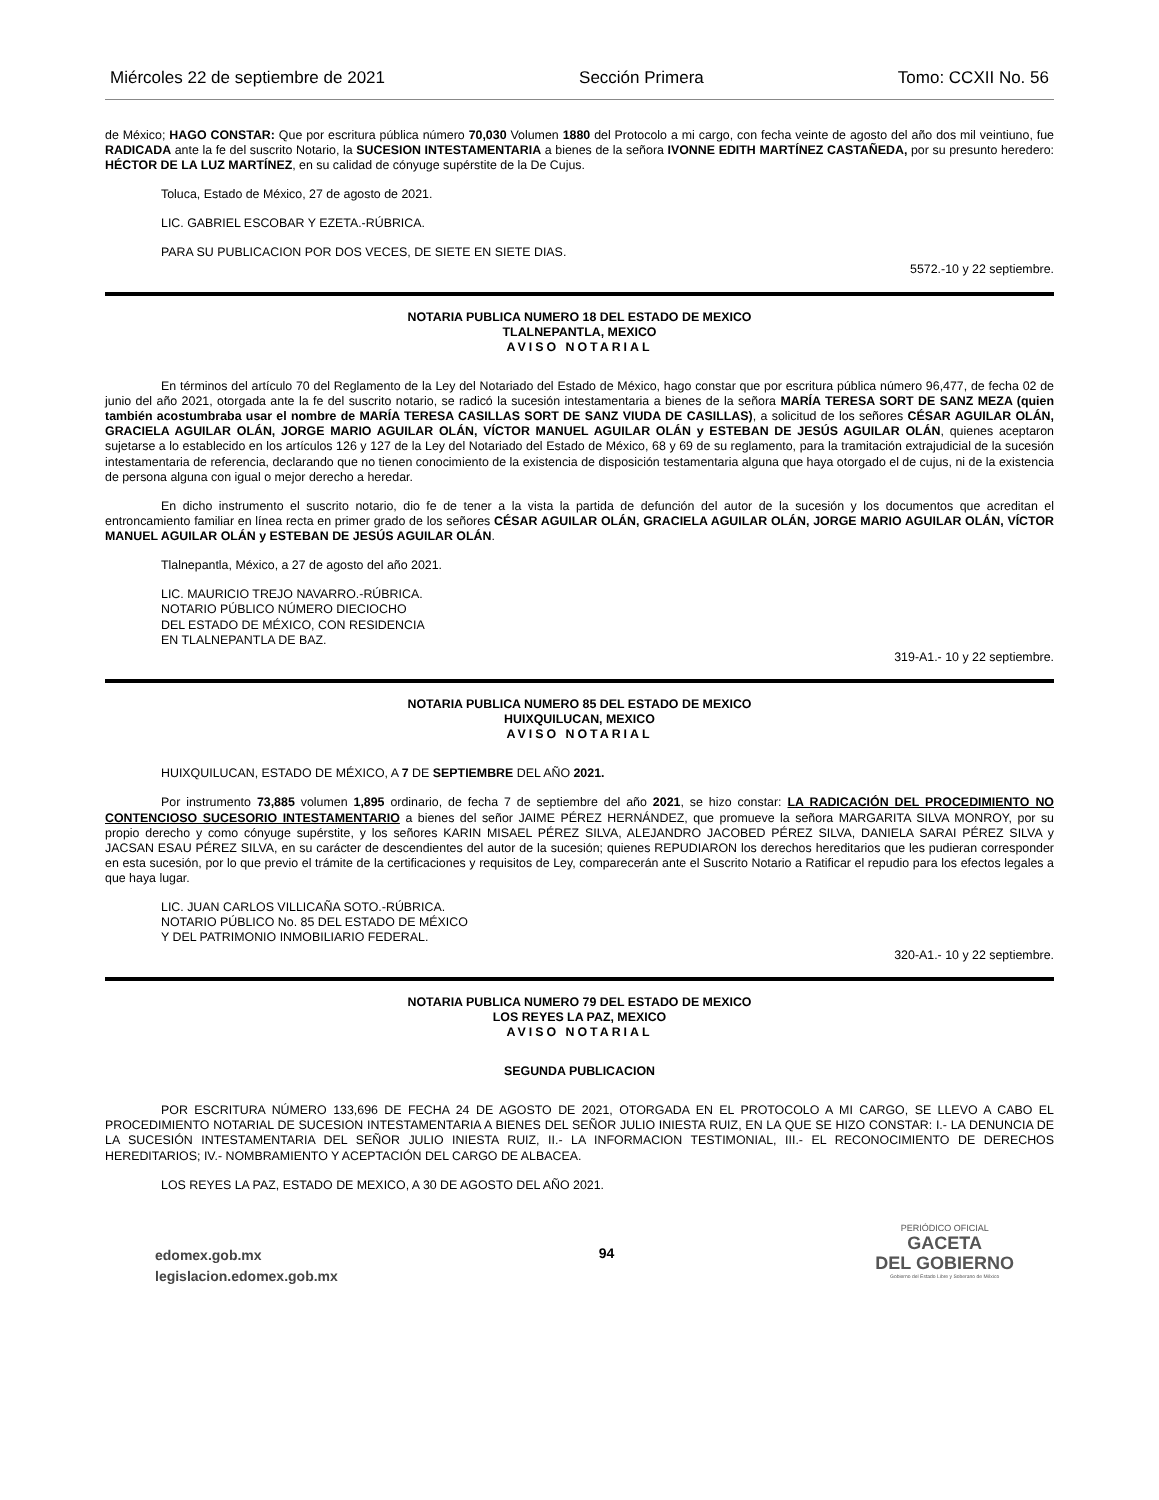Miércoles 22 de septiembre de 2021 Sección Primera Tomo: CCXII No. 56
de México; HAGO CONSTAR: Que por escritura pública número 70,030 Volumen 1880 del Protocolo a mi cargo, con fecha veinte de agosto del año dos mil veintiuno, fue RADICADA ante la fe del suscrito Notario, la SUCESION INTESTAMENTARIA a bienes de la señora IVONNE EDITH MARTÍNEZ CASTAÑEDA, por su presunto heredero: HÉCTOR DE LA LUZ MARTÍNEZ, en su calidad de cónyuge supérstite de la De Cujus.
Toluca, Estado de México, 27 de agosto de 2021.
LIC. GABRIEL ESCOBAR Y EZETA.-RÚBRICA.
PARA SU PUBLICACION POR DOS VECES, DE SIETE EN SIETE DIAS.
5572.-10 y 22 septiembre.
NOTARIA PUBLICA NUMERO 18 DEL ESTADO DE MEXICO
TLALNEPANTLA, MEXICO
AVISO NOTARIAL
En términos del artículo 70 del Reglamento de la Ley del Notariado del Estado de México, hago constar que por escritura pública número 96,477, de fecha 02 de junio del año 2021, otorgada ante la fe del suscrito notario, se radicó la sucesión intestamentaria a bienes de la señora MARÍA TERESA SORT DE SANZ MEZA (quien también acostumbraba usar el nombre de MARÍA TERESA CASILLAS SORT DE SANZ VIUDA DE CASILLAS), a solicitud de los señores CÉSAR AGUILAR OLÁN, GRACIELA AGUILAR OLÁN, JORGE MARIO AGUILAR OLÁN, VÍCTOR MANUEL AGUILAR OLÁN y ESTEBAN DE JESÚS AGUILAR OLÁN, quienes aceptaron sujetarse a lo establecido en los artículos 126 y 127 de la Ley del Notariado del Estado de México, 68 y 69 de su reglamento, para la tramitación extrajudicial de la sucesión intestamentaria de referencia, declarando que no tienen conocimiento de la existencia de disposición testamentaria alguna que haya otorgado el de cujus, ni de la existencia de persona alguna con igual o mejor derecho a heredar.
En dicho instrumento el suscrito notario, dio fe de tener a la vista la partida de defunción del autor de la sucesión y los documentos que acreditan el entroncamiento familiar en línea recta en primer grado de los señores CÉSAR AGUILAR OLÁN, GRACIELA AGUILAR OLÁN, JORGE MARIO AGUILAR OLÁN, VÍCTOR MANUEL AGUILAR OLÁN y ESTEBAN DE JESÚS AGUILAR OLÁN.
Tlalnepantla, México, a 27 de agosto del año 2021.
LIC. MAURICIO TREJO NAVARRO.-RÚBRICA.
NOTARIO PÚBLICO NÚMERO DIECIOCHO
DEL ESTADO DE MÉXICO, CON RESIDENCIA
EN TLALNEPANTLA DE BAZ.
319-A1.- 10 y 22 septiembre.
NOTARIA PUBLICA NUMERO 85 DEL ESTADO DE MEXICO
HUIXQUILUCAN, MEXICO
AVISO NOTARIAL
HUIXQUILUCAN, ESTADO DE MÉXICO, A 7 DE SEPTIEMBRE DEL AÑO 2021.
Por instrumento 73,885 volumen 1,895 ordinario, de fecha 7 de septiembre del año 2021, se hizo constar: LA RADICACIÓN DEL PROCEDIMIENTO NO CONTENCIOSO SUCESORIO INTESTAMENTARIO a bienes del señor JAIME PÉREZ HERNÁNDEZ, que promueve la señora MARGARITA SILVA MONROY, por su propio derecho y como cónyuge supérstite, y los señores KARIN MISAEL PÉREZ SILVA, ALEJANDRO JACOBED PÉREZ SILVA, DANIELA SARAI PÉREZ SILVA y JACSAN ESAU PÉREZ SILVA, en su carácter de descendientes del autor de la sucesión; quienes REPUDIARON los derechos hereditarios que les pudieran corresponder en esta sucesión, por lo que previo el trámite de la certificaciones y requisitos de Ley, comparecerán ante el Suscrito Notario a Ratificar el repudio para los efectos legales a que haya lugar.
LIC. JUAN CARLOS VILLICAÑA SOTO.-RÚBRICA.
NOTARIO PÚBLICO No. 85 DEL ESTADO DE MÉXICO
Y DEL PATRIMONIO INMOBILIARIO FEDERAL.
320-A1.- 10 y 22 septiembre.
NOTARIA PUBLICA NUMERO 79 DEL ESTADO DE MEXICO
LOS REYES LA PAZ, MEXICO
AVISO NOTARIAL
SEGUNDA PUBLICACION
POR ESCRITURA NÚMERO 133,696 DE FECHA 24 DE AGOSTO DE 2021, OTORGADA EN EL PROTOCOLO A MI CARGO, SE LLEVO A CABO EL PROCEDIMIENTO NOTARIAL DE SUCESION INTESTAMENTARIA A BIENES DEL SEÑOR JULIO INIESTA RUIZ, EN LA QUE SE HIZO CONSTAR: I.- LA DENUNCIA DE LA SUCESIÓN INTESTAMENTARIA DEL SEÑOR JULIO INIESTA RUIZ, II.- LA INFORMACION TESTIMONIAL, III.- EL RECONOCIMIENTO DE DERECHOS HEREDITARIOS; IV.- NOMBRAMIENTO Y ACEPTACIÓN DEL CARGO DE ALBACEA.
LOS REYES LA PAZ, ESTADO DE MEXICO, A 30 DE AGOSTO DEL AÑO 2021.
edomex.gob.mx
legislacion.edomex.gob.mx
94
PERIÓDICO OFICIAL
GACETA
DEL GOBIERNO
Gobierno del Estado Libre y Soberano de México